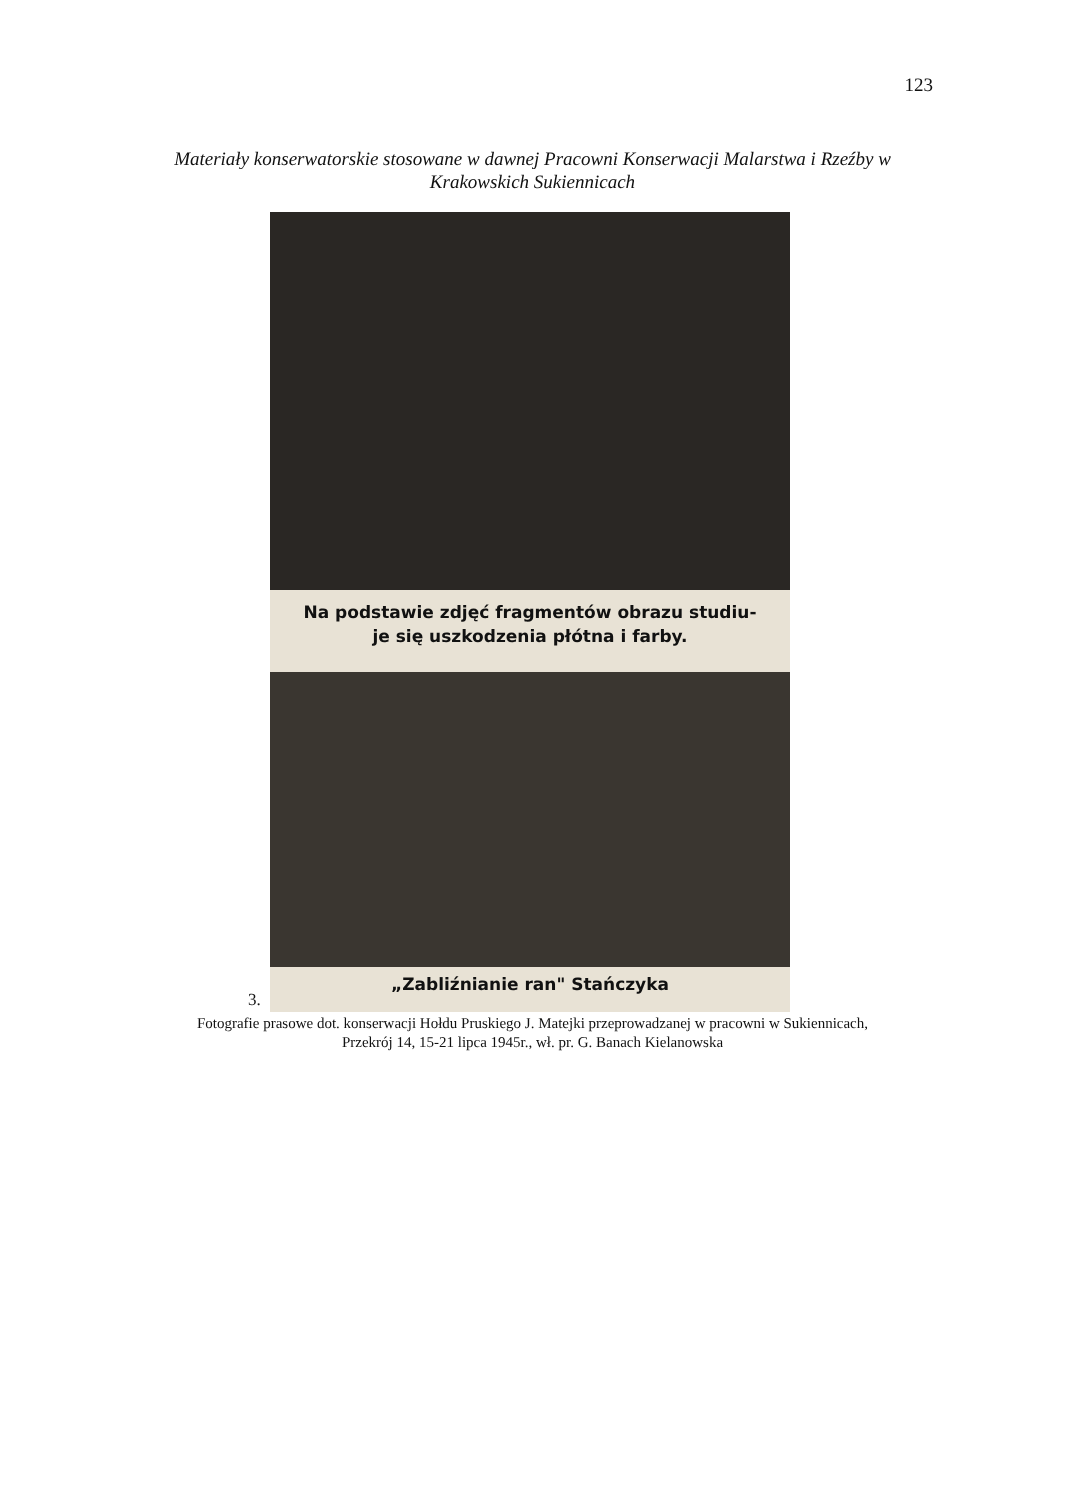123
Materiały konserwatorskie stosowane w dawnej Pracowni Konserwacji Malarstwa i Rzeźby w
Krakowskich Sukiennicach
Na podstawie zdjęć fragmentów obrazu studiu-
je się uszkodzenia płótna i farby.
„Zabliźnianie ran" Stańczyka
3.
Fotografie prasowe dot. konserwacji Hołdu Pruskiego J. Matejki przeprowadzanej w pracowni w Sukiennicach,
Przekrój 14, 15-21 lipca 1945r., wł. pr. G. Banach Kielanowska